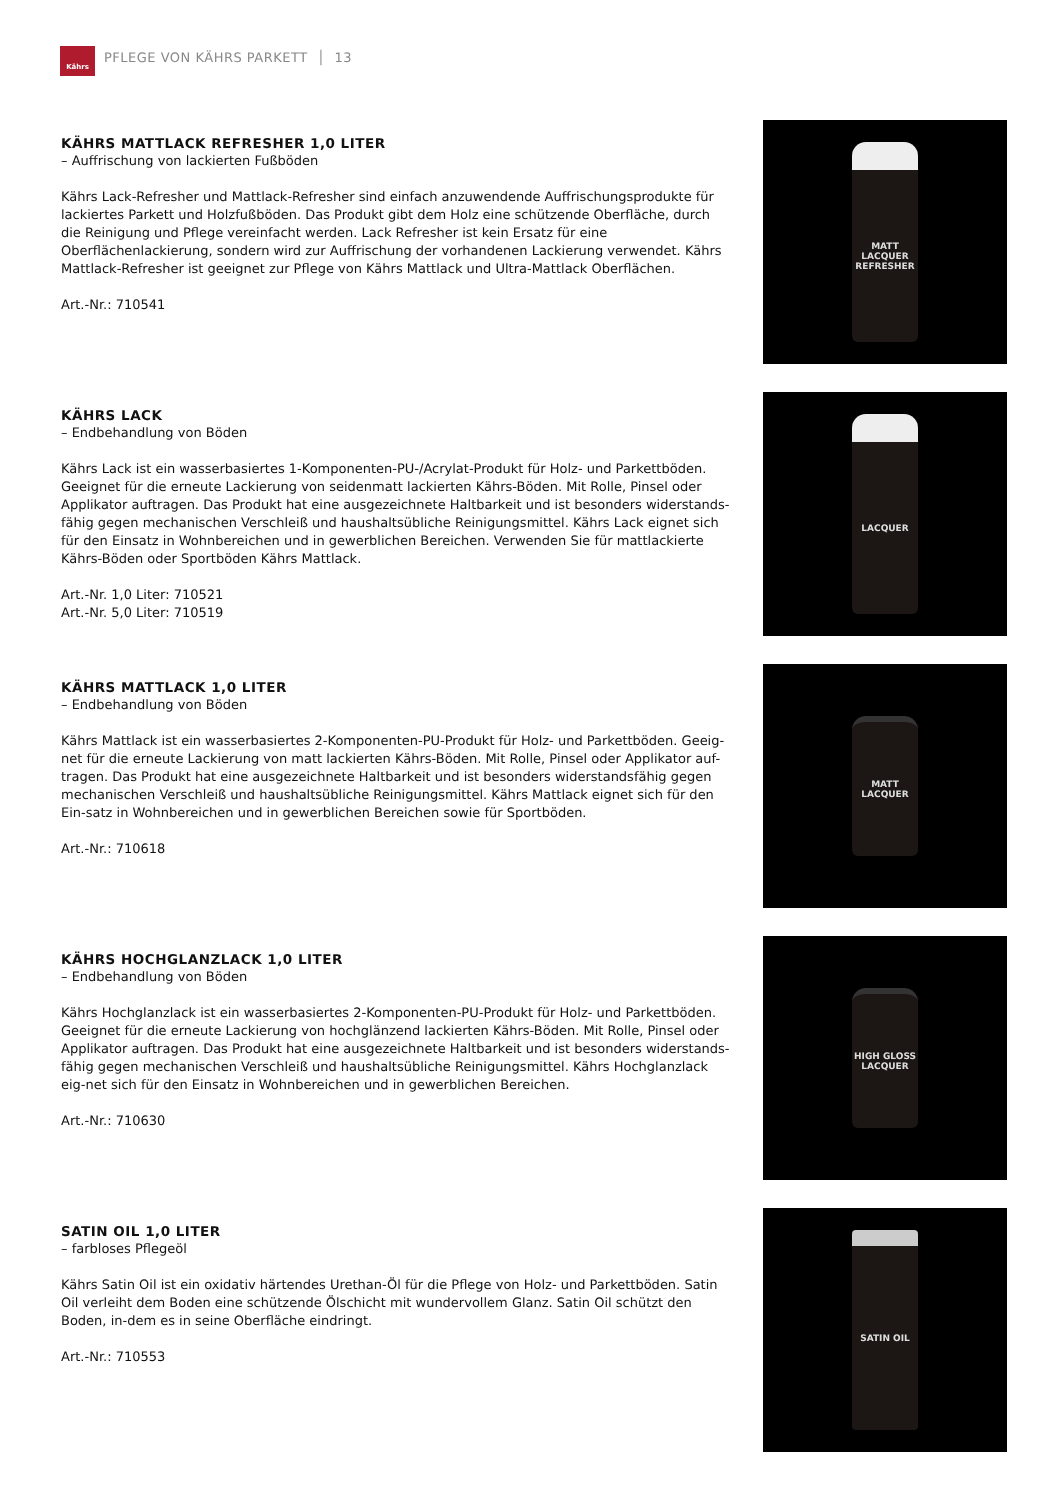Kährs
PFLEGE VON KÄHRS PARKETT │ 13
KÄHRS MATTLACK REFRESHER 1,0 LITER
– Auffrischung von lackierten Fußböden
Kährs Lack-Refresher und Mattlack-Refresher sind einfach anzuwendende Auffrischungsprodukte für lackiertes Parkett und Holzfußböden. Das Produkt gibt dem Holz eine schützende Oberfläche, durch die Reinigung und Pflege vereinfacht werden. Lack Refresher ist kein Ersatz für eine Oberflächenlackierung, sondern wird zur Auffrischung der vorhandenen Lackierung verwendet. Kährs Mattlack-Refresher ist geeignet zur Pflege von Kährs Mattlack und Ultra-Mattlack Oberflächen.
Art.-Nr.: 710541
MATT LACQUER REFRESHER
KÄHRS LACK
– Endbehandlung von Böden
Kährs Lack ist ein wasserbasiertes 1-Komponenten-PU-/Acrylat-Produkt für Holz- und Parkettböden. Geeignet für die erneute Lackierung von seidenmatt lackierten Kährs-Böden. Mit Rolle, Pinsel oder Applikator auftragen. Das Produkt hat eine ausgezeichnete Haltbarkeit und ist besonders widerstands-fähig gegen mechanischen Verschleiß und haushaltsübliche Reinigungsmittel. Kährs Lack eignet sich für den Einsatz in Wohnbereichen und in gewerblichen Bereichen. Verwenden Sie für mattlackierte Kährs-Böden oder Sportböden Kährs Mattlack.
Art.-Nr. 1,0 Liter: 710521
Art.-Nr. 5,0 Liter: 710519
LACQUER
KÄHRS MATTLACK 1,0 LITER
– Endbehandlung von Böden
Kährs Mattlack ist ein wasserbasiertes 2-Komponenten-PU-Produkt für Holz- und Parkettböden. Geeig-net für die erneute Lackierung von matt lackierten Kährs-Böden. Mit Rolle, Pinsel oder Applikator auf-tragen. Das Produkt hat eine ausgezeichnete Haltbarkeit und ist besonders widerstandsfähig gegen mechanischen Verschleiß und haushaltsübliche Reinigungsmittel. Kährs Mattlack eignet sich für den Ein-satz in Wohnbereichen und in gewerblichen Bereichen sowie für Sportböden.
Art.-Nr.: 710618
MATT LACQUER
KÄHRS HOCHGLANZLACK 1,0 LITER
– Endbehandlung von Böden
Kährs Hochglanzlack ist ein wasserbasiertes 2-Komponenten-PU-Produkt für Holz- und Parkettböden. Geeignet für die erneute Lackierung von hochglänzend lackierten Kährs-Böden. Mit Rolle, Pinsel oder Applikator auftragen. Das Produkt hat eine ausgezeichnete Haltbarkeit und ist besonders widerstands-fähig gegen mechanischen Verschleiß und haushaltsübliche Reinigungsmittel. Kährs Hochglanzlack eig-net sich für den Einsatz in Wohnbereichen und in gewerblichen Bereichen.
Art.-Nr.: 710630
HIGH GLOSS LACQUER
SATIN OIL 1,0 LITER
– farbloses Pflegeöl
Kährs Satin Oil ist ein oxidativ härtendes Urethan-Öl für die Pflege von Holz- und Parkettböden. Satin Oil verleiht dem Boden eine schützende Ölschicht mit wundervollem Glanz. Satin Oil schützt den Boden, in-dem es in seine Oberfläche eindringt.
Art.-Nr.: 710553
SATIN OIL